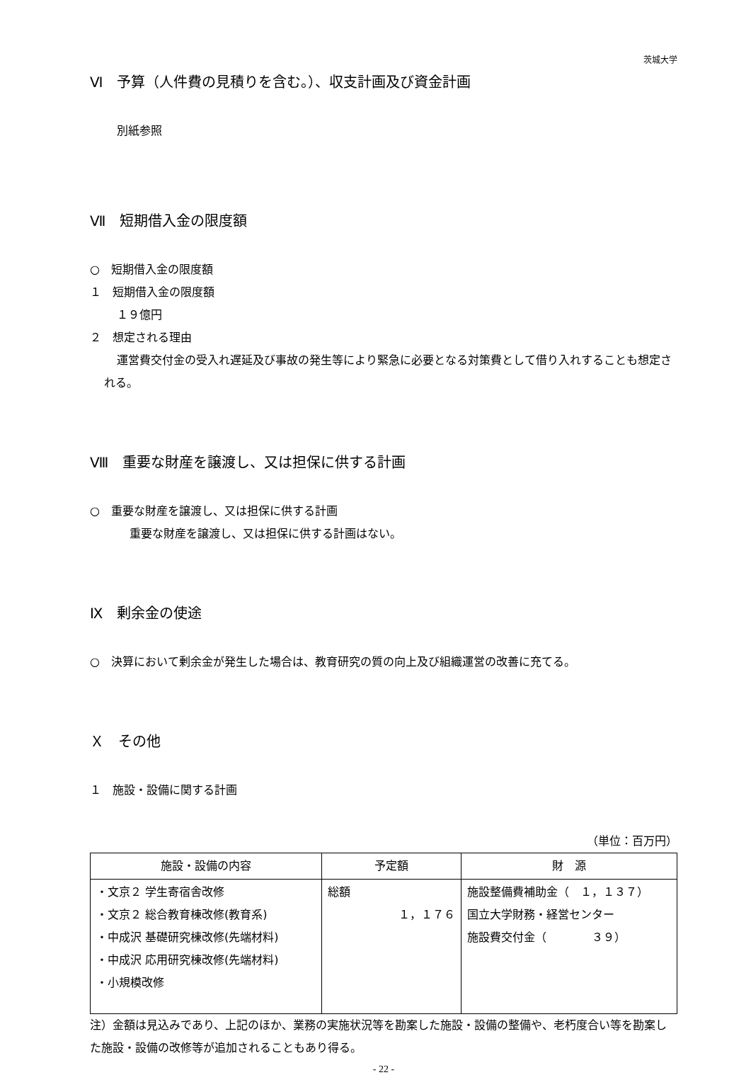茨城大学
Ⅵ　予算（人件費の見積りを含む。）、収支計画及び資金計画
別紙参照
Ⅶ　短期借入金の限度額
○　短期借入金の限度額
１　短期借入金の限度額
１９億円
２　想定される理由
運営費交付金の受入れ遅延及び事故の発生等により緊急に必要となる対策費として借り入れすることも想定される。
Ⅷ　重要な財産を譲渡し、又は担保に供する計画
○　重要な財産を譲渡し、又は担保に供する計画
重要な財産を譲渡し、又は担保に供する計画はない。
Ⅸ　剰余金の使途
○　決算において剰余金が発生した場合は、教育研究の質の向上及び組織運営の改善に充てる。
Ｘ　その他
１　施設・設備に関する計画
（単位：百万円）
| 施設・設備の内容 | 予定額 | 財 源 |
| --- | --- | --- |
| ・文京２ 学生寄宿舎改修 ・文京２ 総合教育棟改修(教育系) ・中成沢 基礎研究棟改修(先端材料) ・中成沢 応用研究棟改修(先端材料) ・小規模改修 | 総額 １，１７６ | 施設整備費補助金（ １，１３７） 国立大学財務・経営センター 施設費交付金（ ３９） |
注）金額は見込みであり、上記のほか、業務の実施状況等を勘案した施設・設備の整備や、老朽度合い等を勘案した施設・設備の改修等が追加されることもあり得る。
- 22 -